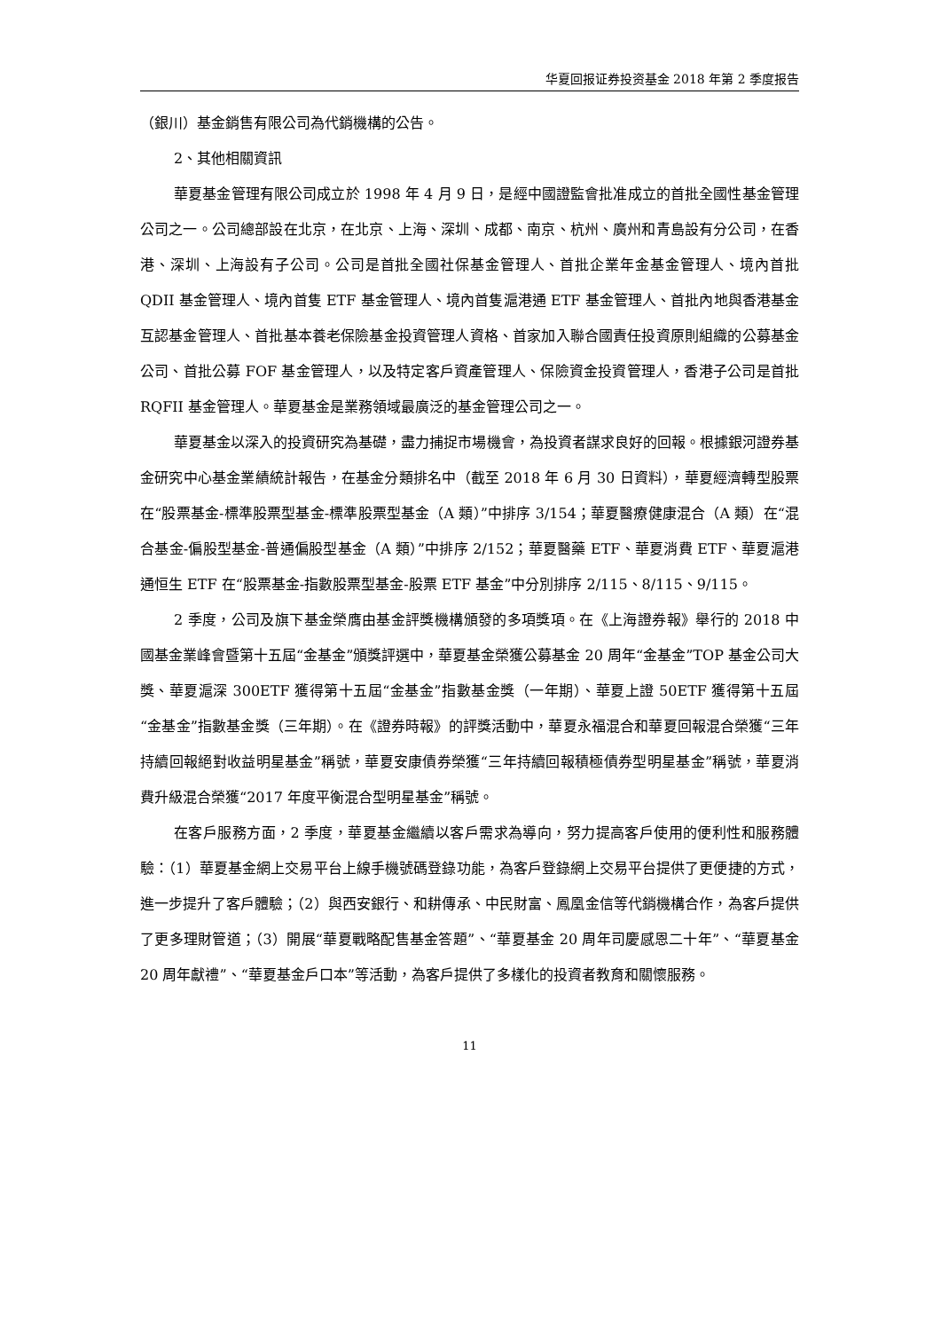华夏回报证券投资基金 2018 年第 2 季度报告
（銀川）基金銷售有限公司為代銷機構的公告。
2、其他相關資訊
華夏基金管理有限公司成立於 1998 年 4 月 9 日，是經中國證監會批准成立的首批全國性基金管理公司之一。公司總部設在北京，在北京、上海、深圳、成都、南京、杭州、廣州和青島設有分公司，在香港、深圳、上海設有子公司。公司是首批全國社保基金管理人、首批企業年金基金管理人、境內首批 QDII 基金管理人、境內首隻 ETF 基金管理人、境內首隻滬港通 ETF 基金管理人、首批內地與香港基金互認基金管理人、首批基本養老保險基金投資管理人資格、首家加入聯合國責任投資原則組織的公募基金公司、首批公募 FOF 基金管理人，以及特定客戶資產管理人、保險資金投資管理人，香港子公司是首批 RQFII 基金管理人。華夏基金是業務領域最廣泛的基金管理公司之一。
華夏基金以深入的投資研究為基礎，盡力捕捉市場機會，為投資者謀求良好的回報。根據銀河證券基金研究中心基金業績統計報告，在基金分類排名中（截至 2018 年 6 月 30 日資料），華夏經濟轉型股票在“股票基金-標準股票型基金-標準股票型基金（A 類）”中排序 3/154；華夏醫療健康混合（A 類）在“混合基金-偏股型基金-普通偏股型基金（A 類）”中排序 2/152；華夏醫藥 ETF、華夏消費 ETF、華夏滬港通恒生 ETF 在“股票基金-指數股票型基金-股票 ETF 基金”中分別排序 2/115、8/115、9/115。
2 季度，公司及旗下基金榮膺由基金評獎機構頒發的多項獎項。在《上海證券報》舉行的 2018 中國基金業峰會暨第十五屆“金基金”頒獎評選中，華夏基金榮獲公募基金 20 周年“金基金”TOP 基金公司大獎、華夏滬深 300ETF 獲得第十五屆“金基金”指數基金獎（一年期）、華夏上證 50ETF 獲得第十五屆“金基金”指數基金獎（三年期）。在《證券時報》的評獎活動中，華夏永福混合和華夏回報混合榮獲“三年持續回報絕對收益明星基金”稱號，華夏安康債券榮獲“三年持續回報積極債券型明星基金”稱號，華夏消費升級混合榮獲“2017 年度平衡混合型明星基金”稱號。
在客戶服務方面，2 季度，華夏基金繼續以客戶需求為導向，努力提高客戶使用的便利性和服務體驗：（1）華夏基金網上交易平台上線手機號碼登錄功能，為客戶登錄網上交易平台提供了更便捷的方式，進一步提升了客戶體驗；（2）與西安銀行、和耕傳承、中民財富、鳳凰金信等代銷機構合作，為客戶提供了更多理財管道；（3）開展“華夏戰略配售基金答題”、“華夏基金 20 周年司慶感恩二十年”、“華夏基金 20 周年獻禮”、“華夏基金戶口本”等活動，為客戶提供了多樣化的投資者教育和關懷服務。
11